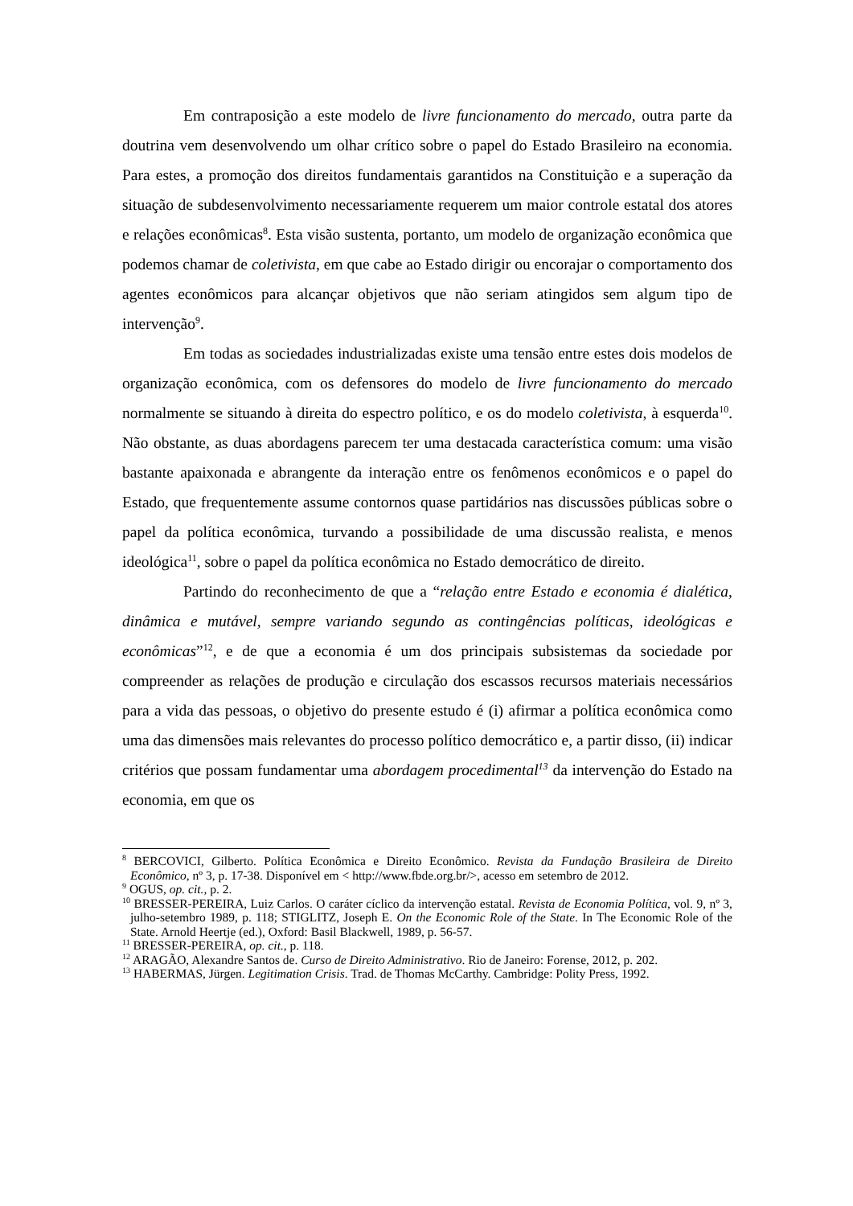Em contraposição a este modelo de livre funcionamento do mercado, outra parte da doutrina vem desenvolvendo um olhar crítico sobre o papel do Estado Brasileiro na economia. Para estes, a promoção dos direitos fundamentais garantidos na Constituição e a superação da situação de subdesenvolvimento necessariamente requerem um maior controle estatal dos atores e relações econômicas<sup>8</sup>. Esta visão sustenta, portanto, um modelo de organização econômica que podemos chamar de coletivista, em que cabe ao Estado dirigir ou encorajar o comportamento dos agentes econômicos para alcançar objetivos que não seriam atingidos sem algum tipo de intervenção<sup>9</sup>.
Em todas as sociedades industrializadas existe uma tensão entre estes dois modelos de organização econômica, com os defensores do modelo de livre funcionamento do mercado normalmente se situando à direita do espectro político, e os do modelo coletivista, à esquerda<sup>10</sup>. Não obstante, as duas abordagens parecem ter uma destacada característica comum: uma visão bastante apaixonada e abrangente da interação entre os fenômenos econômicos e o papel do Estado, que frequentemente assume contornos quase partidários nas discussões públicas sobre o papel da política econômica, turvando a possibilidade de uma discussão realista, e menos ideológica<sup>11</sup>, sobre o papel da política econômica no Estado democrático de direito.
Partindo do reconhecimento de que a “relação entre Estado e economia é dialética, dinâmica e mutável, sempre variando segundo as contingências políticas, ideológicas e econômicas”<sup>12</sup>, e de que a economia é um dos principais subsistemas da sociedade por compreender as relações de produção e circulação dos escassos recursos materiais necessários para a vida das pessoas, o objetivo do presente estudo é (i) afirmar a política econômica como uma das dimensões mais relevantes do processo político democrático e, a partir disso, (ii) indicar critérios que possam fundamentar uma abordagem procedimental<sup>13</sup> da intervenção do Estado na economia, em que os
<sup>8</sup> BERCOVICI, Gilberto. Política Econômica e Direito Econômico. Revista da Fundação Brasileira de Direito Econômico, nº 3, p. 17-38. Disponível em < http://www.fbde.org.br/>, acesso em setembro de 2012.
<sup>9</sup> OGUS, op. cit., p. 2.
<sup>10</sup> BRESSER-PEREIRA, Luiz Carlos. O caráter cíclico da intervenção estatal. Revista de Economia Política, vol. 9, nº 3, julho-setembro 1989, p. 118; STIGLITZ, Joseph E. On the Economic Role of the State. In The Economic Role of the State. Arnold Heertje (ed.), Oxford: Basil Blackwell, 1989, p. 56-57.
<sup>11</sup> BRESSER-PEREIRA, op. cit., p. 118.
<sup>12</sup> ARAGÃO, Alexandre Santos de. Curso de Direito Administrativo. Rio de Janeiro: Forense, 2012, p. 202.
<sup>13</sup> HABERMAS, Jürgen. Legitimation Crisis. Trad. de Thomas McCarthy. Cambridge: Polity Press, 1992.